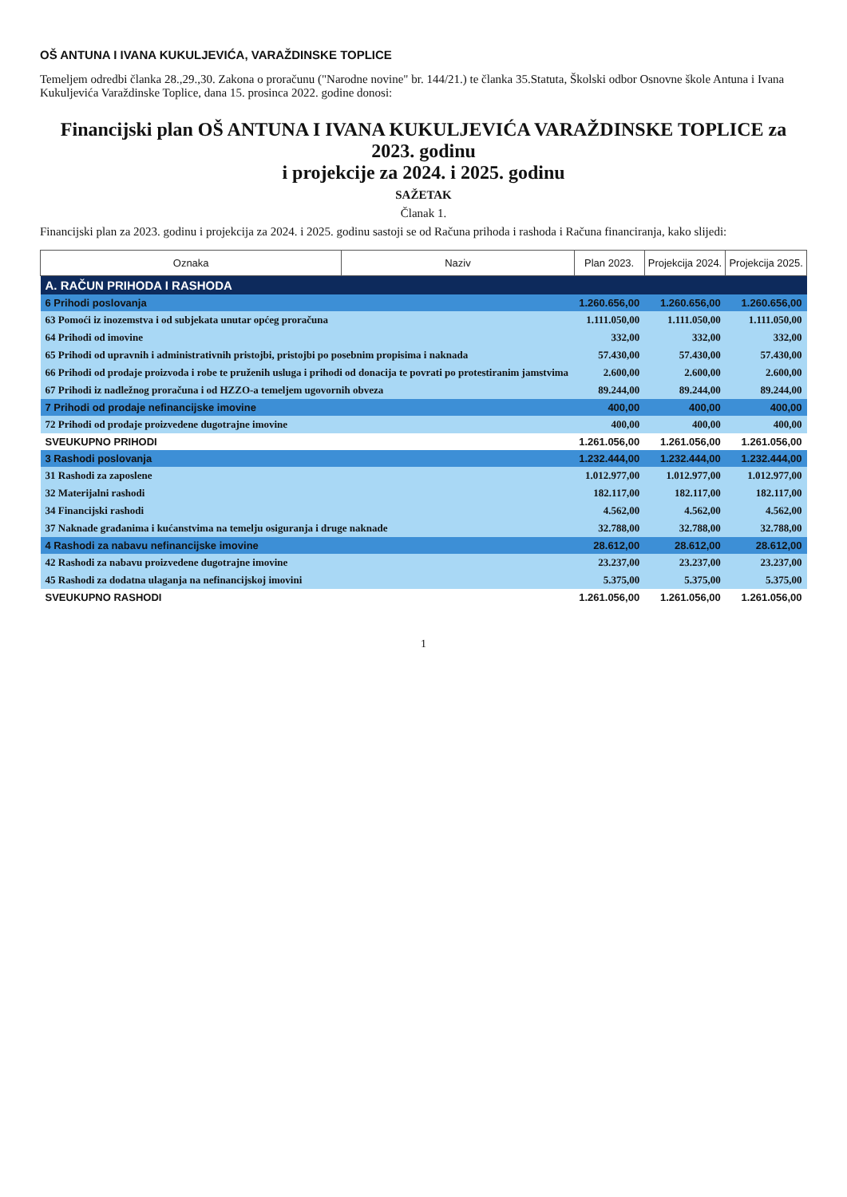OŠ ANTUNA I IVANA KUKULJEVIĆA, VARAŽDINSKE TOPLICE
Temeljem odredbi članka 28.,29.,30. Zakona o proračunu ("Narodne novine" br. 144/21.) te članka 35.Statuta, Školski odbor Osnovne škole Antuna i Ivana Kukuljevića Varaždinske Toplice, dana 15. prosinca 2022. godine donosi:
Financijski plan OŠ ANTUNA I IVANA KUKULJEVIĆA VARAŽDINSKE TOPLICE za 2023. godinu
i projekcije za 2024. i 2025. godinu
SAŽETAK
Članak 1.
Financijski plan za 2023. godinu i projekcija za 2024. i 2025. godinu sastoji se od Računa prihoda i rashoda i Računa financiranja, kako slijedi:
| Oznaka | Naziv | Plan 2023. | Projekcija 2024. | Projekcija 2025. |
| --- | --- | --- | --- | --- |
| A. RAČUN PRIHODA I RASHODA | | | | |
| 6 Prihodi poslovanja | | 1.260.656,00 | 1.260.656,00 | 1.260.656,00 |
| 63 Pomoći iz inozemstva i od subjekata unutar općeg proračuna | | 1.111.050,00 | 1.111.050,00 | 1.111.050,00 |
| 64 Prihodi od imovine | | 332,00 | 332,00 | 332,00 |
| 65 Prihodi od upravnih i administrativnih pristojbi, pristojbi po posebnim propisima i naknada | | 57.430,00 | 57.430,00 | 57.430,00 |
| 66 Prihodi od prodaje proizvoda i robe te pruženih usluga i prihodi od donacija te povrati po protestiranim jamstvima | | 2.600,00 | 2.600,00 | 2.600,00 |
| 67 Prihodi iz nadležnog proračuna i od HZZO-a temeljem ugovornih obveza | | 89.244,00 | 89.244,00 | 89.244,00 |
| 7 Prihodi od prodaje nefinancijske imovine | | 400,00 | 400,00 | 400,00 |
| 72 Prihodi od prodaje proizvedene dugotrajne imovine | | 400,00 | 400,00 | 400,00 |
| SVEUKUPNO PRIHODI | | 1.261.056,00 | 1.261.056,00 | 1.261.056,00 |
| 3 Rashodi poslovanja | | 1.232.444,00 | 1.232.444,00 | 1.232.444,00 |
| 31 Rashodi za zaposlene | | 1.012.977,00 | 1.012.977,00 | 1.012.977,00 |
| 32 Materijalni rashodi | | 182.117,00 | 182.117,00 | 182.117,00 |
| 34 Financijski rashodi | | 4.562,00 | 4.562,00 | 4.562,00 |
| 37 Naknade građanima i kućanstvima na temelju osiguranja i druge naknade | | 32.788,00 | 32.788,00 | 32.788,00 |
| 4 Rashodi za nabavu nefinancijske imovine | | 28.612,00 | 28.612,00 | 28.612,00 |
| 42 Rashodi za nabavu proizvedene dugotrajne imovine | | 23.237,00 | 23.237,00 | 23.237,00 |
| 45 Rashodi za dodatna ulaganja na nefinancijskoj imovini | | 5.375,00 | 5.375,00 | 5.375,00 |
| SVEUKUPNO RASHODI | | 1.261.056,00 | 1.261.056,00 | 1.261.056,00 |
1